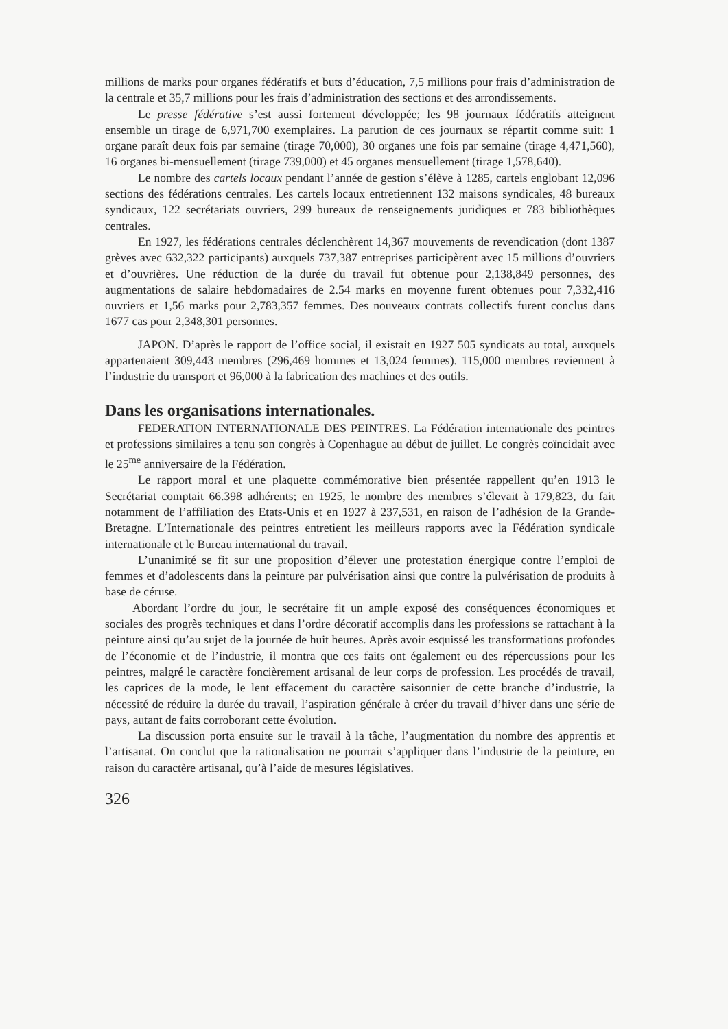millions de marks pour organes fédératifs et buts d’éducation, 7,5 millions pour frais d’administration de la centrale et 35,7 millions pour les frais d’administration des sections et des arrondissements.
Le presse fédérative s’est aussi fortement développée; les 98 journaux fédératifs atteignent ensemble un tirage de 6,971,700 exemplaires. La parution de ces journaux se répartit comme suit: 1 organe paraît deux fois par semaine (tirage 70,000), 30 organes une fois par semaine (tirage 4,471,560), 16 organes bi-mensuellement (tirage 739,000) et 45 organes mensuellement (tirage 1,578,640).
Le nombre des cartels locaux pendant l’année de gestion s’élève à 1285, cartels englobant 12,096 sections des fédérations centrales. Les cartels locaux entretiennent 132 maisons syndicales, 48 bureaux syndicaux, 122 secrétariats ouvriers, 299 bureaux de renseignements juridiques et 783 bibliothèques centrales.
En 1927, les fédérations centrales déclenchèrent 14,367 mouvements de revendication (dont 1387 grèves avec 632,322 participants) auxquels 737,387 entreprises participèrent avec 15 millions d’ouvriers et d’ouvrières. Une réduction de la durée du travail fut obtenue pour 2,138,849 personnes, des augmentations de salaire hebdomadaires de 2.54 marks en moyenne furent obtenues pour 7,332,416 ouvriers et 1,56 marks pour 2,783,357 femmes. Des nouveaux contrats collectifs furent conclus dans 1677 cas pour 2,348,301 personnes.
JAPON. D’après le rapport de l’office social, il existait en 1927 505 syndicats au total, auxquels appartenaient 309,443 membres (296,469 hommes et 13,024 femmes). 115,000 membres reviennent à l’industrie du transport et 96,000 à la fabrication des machines et des outils.
Dans les organisations internationales.
FEDERATION INTERNATIONALE DES PEINTRES. La Fédération internationale des peintres et professions similaires a tenu son congrès à Copenhague au début de juillet. Le congrès coïncidait avec le 25<sup>me</sup> anniversaire de la Fédération.
Le rapport moral et une plaquette commémorative bien présentée rappellent qu’en 1913 le Secrétariat comptait 66.398 adhérents; en 1925, le nombre des membres s’élevait à 179,823, du fait notamment de l’affiliation des Etats-Unis et en 1927 à 237,531, en raison de l’adhésion de la Grande-Bretagne. L’Internationale des peintres entretient les meilleurs rapports avec la Fédération syndicale internationale et le Bureau international du travail.
L’unanimité se fit sur une proposition d’élever une protestation énergique contre l’emploi de femmes et d’adolescents dans la peinture par pulvérisation ainsi que contre la pulvérisation de produits à base de céruse.
Abordant l’ordre du jour, le secrétaire fit un ample exposé des conséquences économiques et sociales des progrès techniques et dans l’ordre décoratif accomplis dans les professions se rattachant à la peinture ainsi qu’au sujet de la journée de huit heures. Après avoir esquissé les transformations profondes de l’économie et de l’industrie, il montra que ces faits ont également eu des répercussions pour les peintres, malgré le caractère foncièrement artisanal de leur corps de profession. Les procédés de travail, les caprices de la mode, le lent effacement du caractère saisonnier de cette branche d’industrie, la nécessité de réduire la durée du travail, l’aspiration générale à créer du travail d’hiver dans une série de pays, autant de faits corroborant cette évolution.
La discussion porta ensuite sur le travail à la tâche, l’augmentation du nombre des apprentis et l’artisanat. On conclut que la rationalisation ne pourrait s’appliquer dans l’industrie de la peinture, en raison du caractère artisanal, qu’à l’aide de mesures législatives.
326